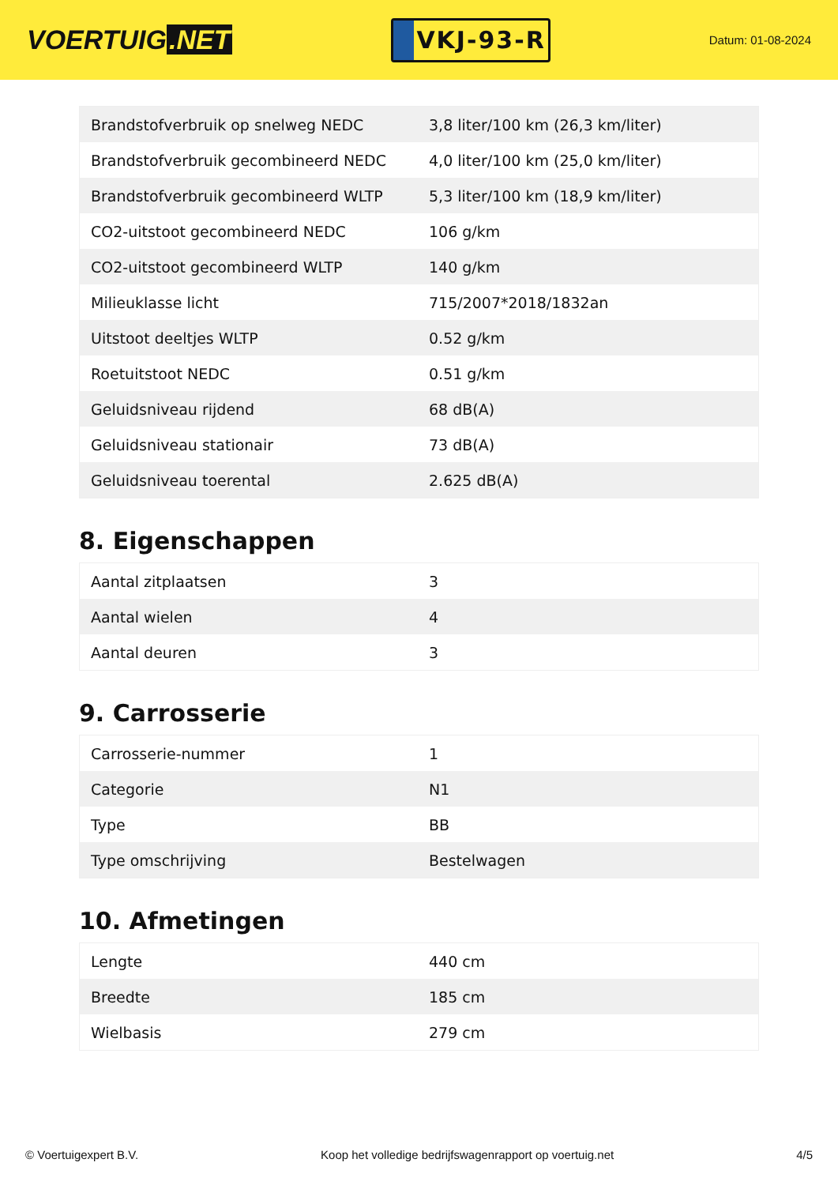VOERTUIG.NET
VKJ-93-R
Datum: 01-08-2024
| Brandstofverbruik op snelweg NEDC | 3,8 liter/100 km (26,3 km/liter) |
| Brandstofverbruik gecombineerd NEDC | 4,0 liter/100 km (25,0 km/liter) |
| Brandstofverbruik gecombineerd WLTP | 5,3 liter/100 km (18,9 km/liter) |
| CO2-uitstoot gecombineerd NEDC | 106 g/km |
| CO2-uitstoot gecombineerd WLTP | 140 g/km |
| Milieuklasse licht | 715/2007*2018/1832an |
| Uitstoot deeltjes WLTP | 0.52 g/km |
| Roetuitstoot NEDC | 0.51 g/km |
| Geluidsniveau rijdend | 68 dB(A) |
| Geluidsniveau stationair | 73 dB(A) |
| Geluidsniveau toerental | 2.625 dB(A) |
8. Eigenschappen
| Aantal zitplaatsen | 3 |
| Aantal wielen | 4 |
| Aantal deuren | 3 |
9. Carrosserie
| Carrosserie-nummer | 1 |
| Categorie | N1 |
| Type | BB |
| Type omschrijving | Bestelwagen |
10. Afmetingen
| Lengte | 440 cm |
| Breedte | 185 cm |
| Wielbasis | 279 cm |
© Voertuigexpert B.V. Koop het volledige bedrijfswagenrapport op voertuig.net 4/5